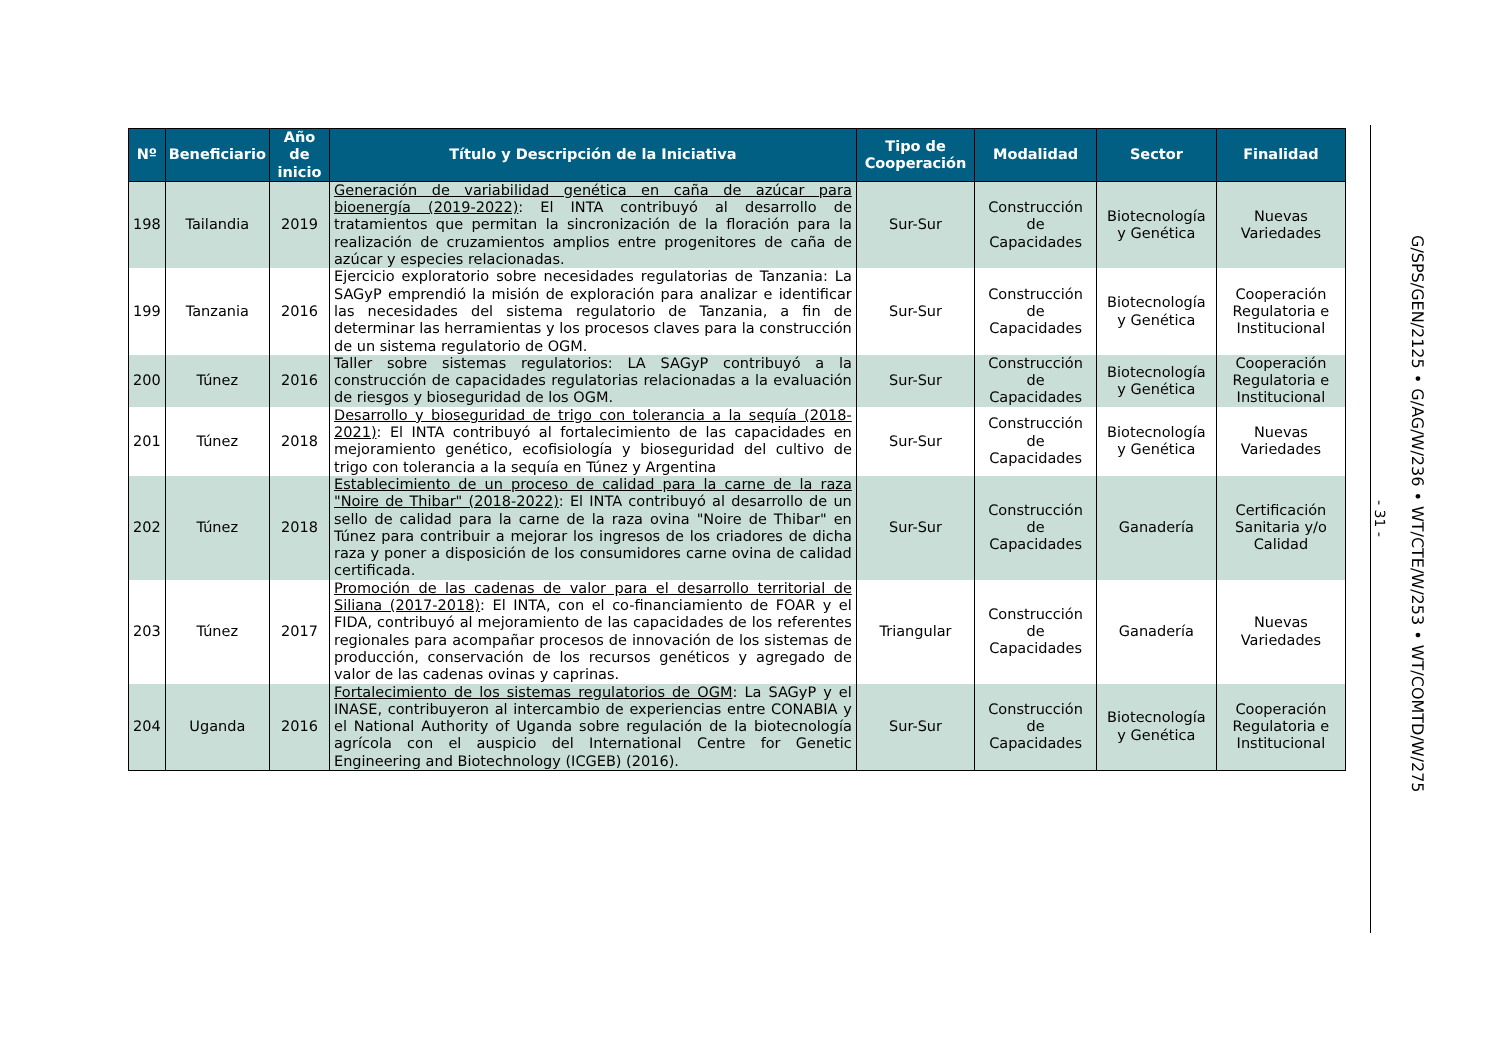| Nº | Beneficiario | Año de inicio | Título y Descripción de la Iniciativa | Tipo de Cooperación | Modalidad | Sector | Finalidad |
| --- | --- | --- | --- | --- | --- | --- | --- |
| 198 | Tailandia | 2019 | Generación de variabilidad genética en caña de azúcar para bioenergía (2019-2022) : El INTA contribuyó al desarrollo de tratamientos que permitan la sincronización de la floración para la realización de cruzamientos amplios entre progenitores de caña de azúcar y especies relacionadas. | Sur-Sur | Construcción de Capacidades | Biotecnología y Genética | Nuevas Variedades |
| 199 | Tanzania | 2016 | Ejercicio exploratorio sobre necesidades regulatorias de Tanzania: La SAGyP emprendió la misión de exploración para analizar e identificar las necesidades del sistema regulatorio de Tanzania, a fin de determinar las herramientas y los procesos claves para la construcción de un sistema regulatorio de OGM. | Sur-Sur | Construcción de Capacidades | Biotecnología y Genética | Cooperación Regulatoria e Institucional |
| 200 | Túnez | 2016 | Taller sobre sistemas regulatorios: LA SAGyP contribuyó a la construcción de capacidades regulatorias relacionadas a la evaluación de riesgos y bioseguridad de los OGM. | Sur-Sur | Construcción de Capacidades | Biotecnología y Genética | Cooperación Regulatoria e Institucional |
| 201 | Túnez | 2018 | Desarrollo y bioseguridad de trigo con tolerancia a la sequía (2018-2021) : El INTA contribuyó al fortalecimiento de las capacidades en mejoramiento genético, ecofisiología y bioseguridad del cultivo de trigo con tolerancia a la sequía en Túnez y Argentina | Sur-Sur | Construcción de Capacidades | Biotecnología y Genética | Nuevas Variedades |
| 202 | Túnez | 2018 | Establecimiento de un proceso de calidad para la carne de la raza "Noire de Thibar" (2018-2022) : El INTA contribuyó al desarrollo de un sello de calidad para la carne de la raza ovina "Noire de Thibar" en Túnez para contribuir a mejorar los ingresos de los criadores de dicha raza y poner a disposición de los consumidores carne ovina de calidad certificada. | Sur-Sur | Construcción de Capacidades | Ganadería | Certificación Sanitaria y/o Calidad |
| 203 | Túnez | 2017 | Promoción de las cadenas de valor para el desarrollo territorial de Siliana (2017-2018) : El INTA, con el co-financiamiento de FOAR y el FIDA, contribuyó al mejoramiento de las capacidades de los referentes regionales para acompañar procesos de innovación de los sistemas de producción, conservación de los recursos genéticos y agregado de valor de las cadenas ovinas y caprinas. | Triangular | Construcción de Capacidades | Ganadería | Nuevas Variedades |
| 204 | Uganda | 2016 | Fortalecimiento de los sistemas regulatorios de OGM : La SAGyP y el INASE, contribuyeron al intercambio de experiencias entre CONABIA y el National Authority of Uganda sobre regulación de la biotecnología agrícola con el auspicio del International Centre for Genetic Engineering and Biotechnology (ICGEB) (2016). | Sur-Sur | Construcción de Capacidades | Biotecnología y Genética | Cooperación Regulatoria e Institucional |
- 31 -
G/SPS/GEN/2125 • G/AG/W/236 • WT/CTE/W/253 • WT/COMTD/W/275